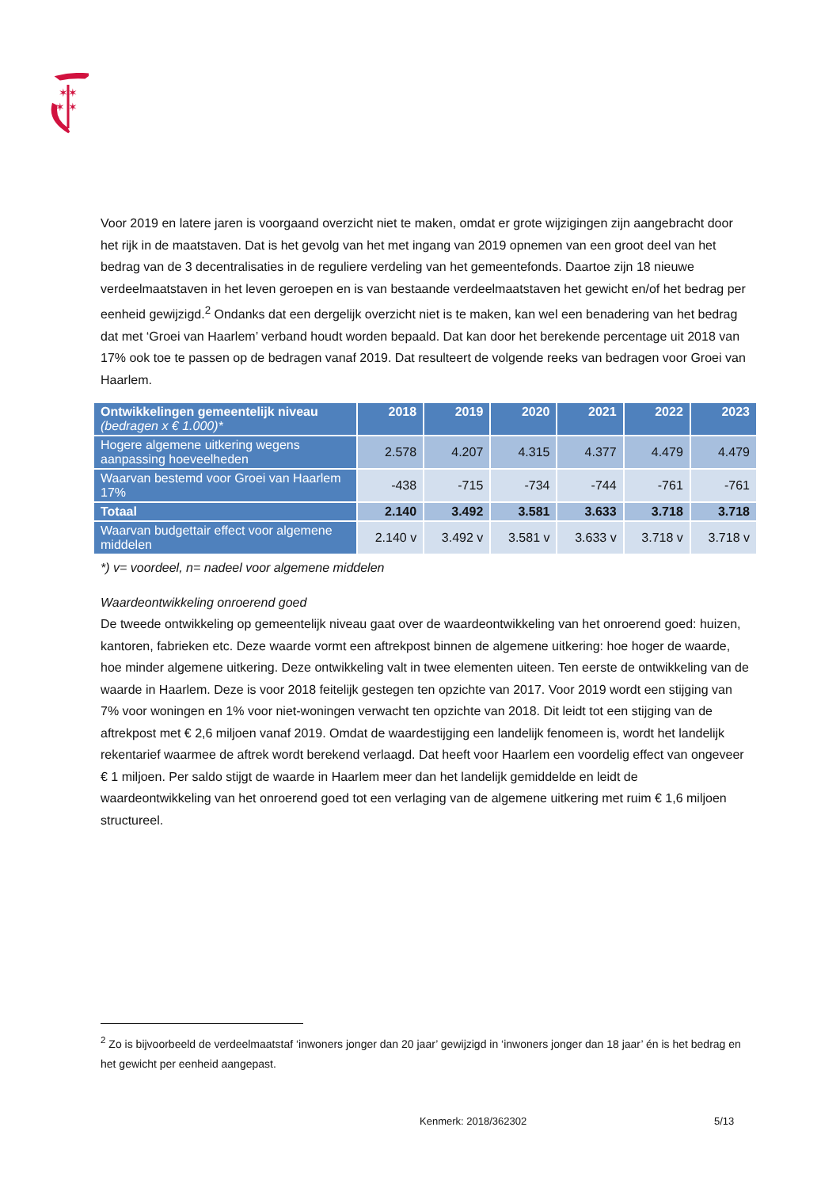✶✶
✶ ✶
Voor 2019 en latere jaren is voorgaand overzicht niet te maken, omdat er grote wijzigingen zijn aangebracht door het rijk in de maatstaven. Dat is het gevolg van het met ingang van 2019 opnemen van een groot deel van het bedrag van de 3 decentralisaties in de reguliere verdeling van het gemeentefonds. Daartoe zijn 18 nieuwe verdeelmaatstaven in het leven geroepen en is van bestaande verdeelmaatstaven het gewicht en/of het bedrag per eenheid gewijzigd.<sup>2</sup> Ondanks dat een dergelijk overzicht niet is te maken, kan wel een benadering van het bedrag dat met ‘Groei van Haarlem’ verband houdt worden bepaald. Dat kan door het berekende percentage uit 2018 van 17% ook toe te passen op de bedragen vanaf 2019. Dat resulteert de volgende reeks van bedragen voor Groei van Haarlem.
| Ontwikkelingen gemeentelijk niveau (bedragen x € 1.000)* | 2018 | 2019 | 2020 | 2021 | 2022 | 2023 |
| --- | --- | --- | --- | --- | --- | --- |
| Hogere algemene uitkering wegens aanpassing hoeveelheden | 2.578 | 4.207 | 4.315 | 4.377 | 4.479 | 4.479 |
| Waarvan bestemd voor Groei van Haarlem 17% | -438 | -715 | -734 | -744 | -761 | -761 |
| Totaal | 2.140 | 3.492 | 3.581 | 3.633 | 3.718 | 3.718 |
| Waarvan budgettair effect voor algemene middelen | 2.140 v | 3.492 v | 3.581 v | 3.633 v | 3.718 v | 3.718 v |
*) v= voordeel, n= nadeel voor algemene middelen
Waardeontwikkeling onroerend goed
De tweede ontwikkeling op gemeentelijk niveau gaat over de waardeontwikkeling van het onroerend goed: huizen, kantoren, fabrieken etc. Deze waarde vormt een aftrekpost binnen de algemene uitkering: hoe hoger de waarde, hoe minder algemene uitkering. Deze ontwikkeling valt in twee elementen uiteen. Ten eerste de ontwikkeling van de waarde in Haarlem. Deze is voor 2018 feitelijk gestegen ten opzichte van 2017. Voor 2019 wordt een stijging van 7% voor woningen en 1% voor niet-woningen verwacht ten opzichte van 2018. Dit leidt tot een stijging van de aftrekpost met € 2,6 miljoen vanaf 2019. Omdat de waardestijging een landelijk fenomeen is, wordt het landelijk rekentarief waarmee de aftrek wordt berekend verlaagd. Dat heeft voor Haarlem een voordelig effect van ongeveer € 1 miljoen. Per saldo stijgt de waarde in Haarlem meer dan het landelijk gemiddelde en leidt de waardeontwikkeling van het onroerend goed tot een verlaging van de algemene uitkering met ruim € 1,6 miljoen structureel.
<sup>2</sup> Zo is bijvoorbeeld de verdeelmaatstaf ‘inwoners jonger dan 20 jaar’ gewijzigd in ‘inwoners jonger dan 18 jaar’ én is het bedrag en het gewicht per eenheid aangepast.
Kenmerk: 2018/362302 5/13